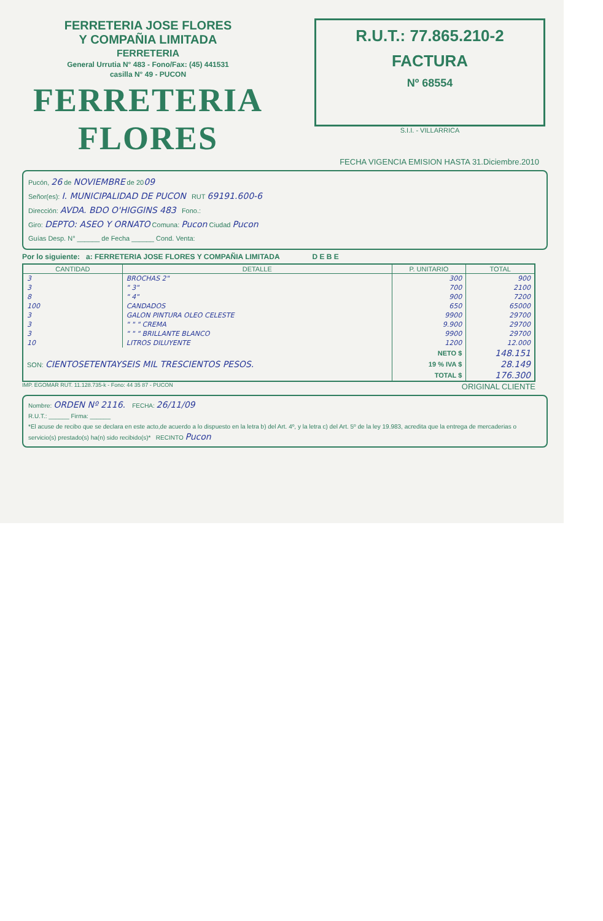FERRETERIA JOSE FLORES
Y COMPAÑIA LIMITADA
FERRETERIA
General Urrutia N° 483 - Fono/Fax: (45) 441531
casilla N° 49 - PUCON
FERRETERIA FLORES
R.U.T.: 77.865.210-2
FACTURA
Nº 68554
S.I.I. - VILLARRICA
FECHA VIGENCIA EMISION HASTA 31.Diciembre.2010
Pucón, 26 de NOVIEMBRE de 2009
Señor(es): I. MUNICIPALIDAD DE PUCON RUT 69191.600-6
Dirección: AVDA. BDO O'HIGGINS 483 Fono.:
Giro: DEPTO: ASEO Y ORNATO Comuna: Pucon Ciudad Pucon
Guías Desp. N° ______ de Fecha ______ Cond. Venta:
Por lo siguiente: a: FERRETERIA JOSE FLORES Y COMPAÑIA LIMITADA D E B E
| CANTIDAD | DETALLE | P. UNITARIO | TOTAL |
| --- | --- | --- | --- |
| 3 | BROCHAS 2" | 300 | 900 |
| 3 | " 3" | 700 | 2100 |
| 8 | " 4" | 900 | 7200 |
| 100 | CANDADOS | 650 | 65000 |
| 3 | GALON PINTURA OLEO CELESTE | 9900 | 29700 |
| 3 | " " " CREMA | 9.900 | 29700 |
| 3 | " " " BRILLANTE BLANCO | 9900 | 29700 |
| 10 | LITROS DILUYENTE | 1200 | 12.000 |
| SON: CIENTOSETENTAYSEIS MIL TRESCIENTOS PESOS. | | NETO $ | 148.151 |
| | | 19 % IVA $ | 28.149 |
| | | TOTAL $ | 176.300 |
IMP. EGOMAR RUT. 11.128.735-k - Fono: 44 35 87 - PUCON ORIGINAL CLIENTE
Nombre: ORDEN Nº 2116. FECHA: 26/11/09
R.U.T.: ______ Firma: ______
*El acuse de recibo que se declara en este acto,de acuerdo a lo dispuesto en la letra b) del Art. 4º, y la letra c) del Art. 5º de la ley 19.983, acredita que la entrega de mercaderias o servicio(s) prestado(s) ha(n) sido recibido(s)* RECINTO Pucon